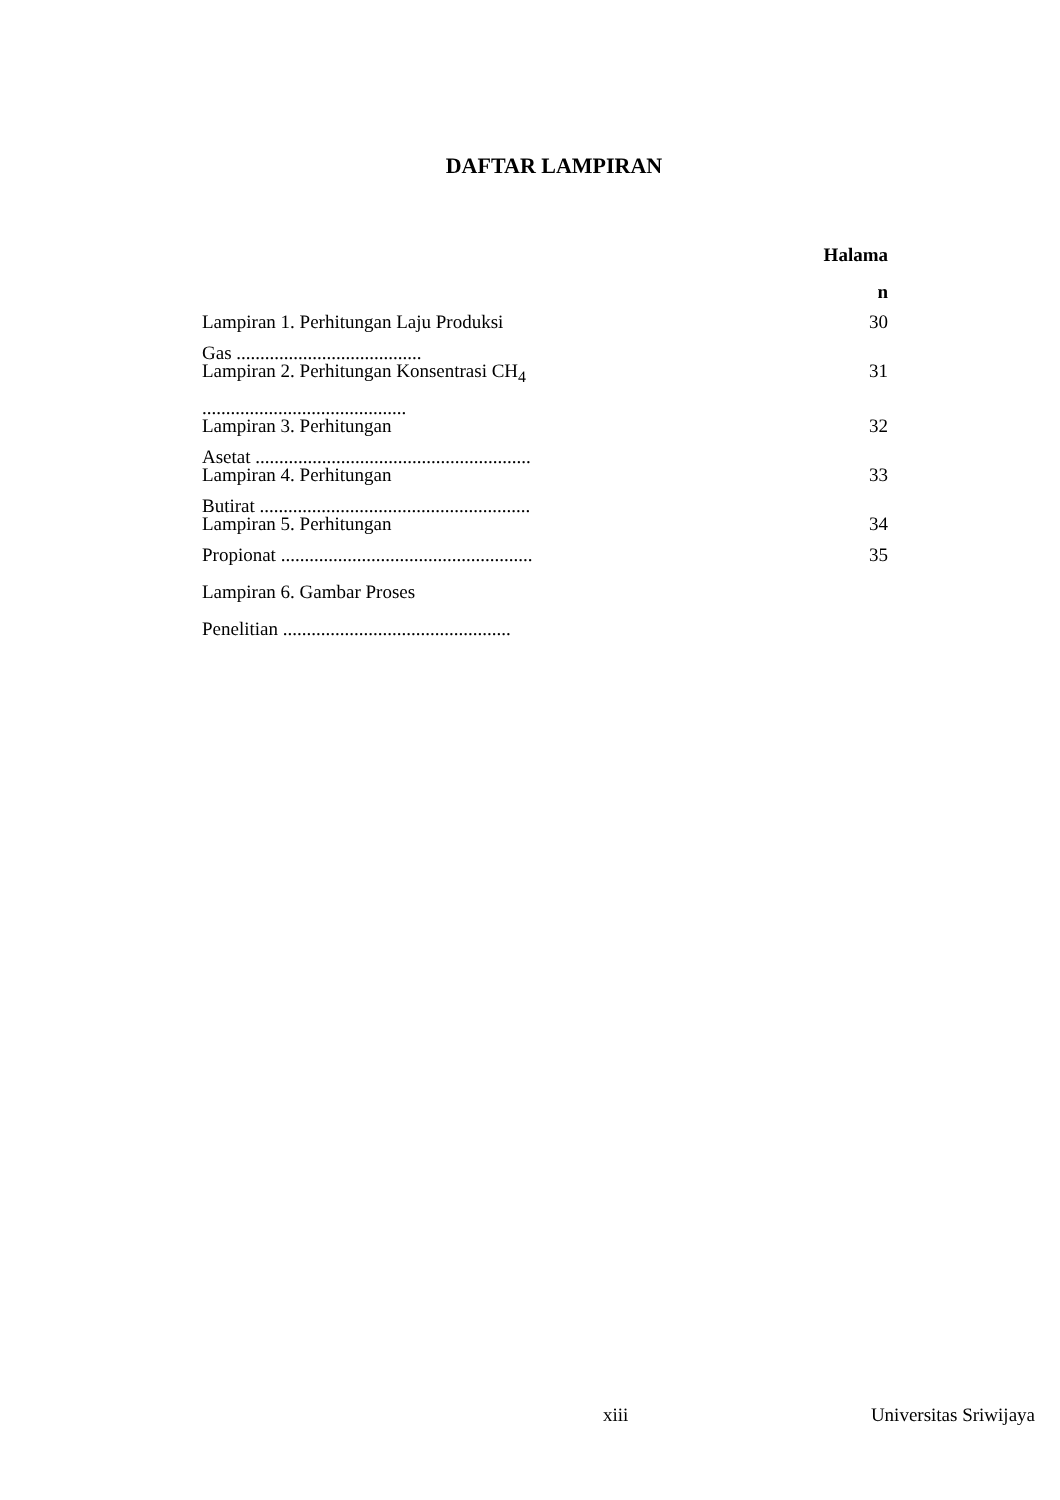DAFTAR LAMPIRAN
Halama
n
Lampiran 1. Perhitungan Laju Produksi 30
Gas .......................................
Lampiran 2. Perhitungan Konsentrasi CH<sub>4</sub> 31
...........................................
Lampiran 3. Perhitungan 32
Asetat ..........................................................
Lampiran 4. Perhitungan 33
Butirat .........................................................
Lampiran 5. Perhitungan 34
Propionat ..................................................... 35
Lampiran 6. Gambar Proses
Penelitian ................................................
xiii Universitas Sriwijaya